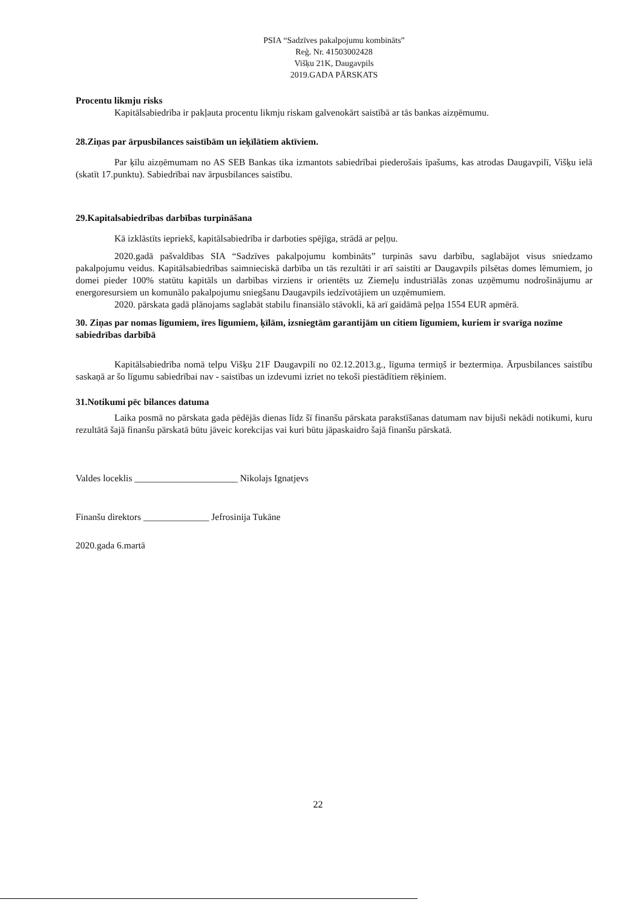PSIA “Sadzīves pakalpojumu kombināts”
Reģ. Nr. 41503002428
Višķu 21K, Daugavpils
2019.GADA PĀRSKATS
Procentu likmju risks
Kapitālsabiedrība ir pakļauta procentu likmju riskam galvenokārt saistībā ar tās bankas aizņēmumu.
28.Ziņas par ārpusbilances saistībām un ieķīlātiem aktīviem.
Par ķīlu aizņēmumam no AS SEB Bankas tika izmantots sabiedrībai piederošais īpašums, kas atrodas Daugavpilī, Višķu ielā (skatīt 17.punktu). Sabiedrībai nav ārpusbilances saistību.
29.Kapitalsabiedrības darbības turpināšana
Kā izklāstīts iepriekš, kapitālsabiedrība ir darboties spējīga, strādā ar peļņu.
2020.gadā pašvaldības SIA “Sadzīves pakalpojumu kombināts” turpinās savu darbību, saglabājot visus sniedzamo pakalpojumu veidus. Kapitālsabiedrības saimnieciskā darbība un tās rezultāti ir arī saistīti ar Daugavpils pilsētas domes lēmumiem, jo domei pieder 100% statūtu kapitāls un darbības virziens ir orientēts uz Ziemeļu industriālās zonas uzņēmumu nodrošinājumu ar energoresursiem un komunālo pakalpojumu sniegšanu Daugavpils iedzīvotājiem un uzņēmumiem.
2020. pārskata gadā plānojams saglabāt stabilu finansiālo stāvokli, kā arī gaidāmā peļņa 1554 EUR apmērā.
30. Ziņas par nomas līgumiem, īres līgumiem, ķīlām, izsniegtām garantijām un citiem līgumiem, kuriem ir svarīga nozīme sabiedrības darbībā
Kapitālsabiedrība nomā telpu Višķu 21F Daugavpilī no 02.12.2013.g., līguma termiņš ir beztermiņa. Ārpusbilances saistību saskaņā ar šo līgumu sabiedrībai nav - saistības un izdevumi izriet no tekoši piestādītiem rēķiniem.
31.Notikumi pēc bilances datuma
Laika posmā no pārskata gada pēdējās dienas līdz šī finanšu pārskata parakstīšanas datumam nav bijuši nekādi notikumi, kuru rezultātā šajā finanšu pārskatā būtu jāveic korekcijas vai kuri būtu jāpaskaidro šajā finanšu pārskatā.
Valdes loceklis ______________________ Nikolajs Ignatjevs
Finanšu direktors ______________ Jefrosinija Tukāne
2020.gada 6.martā
22